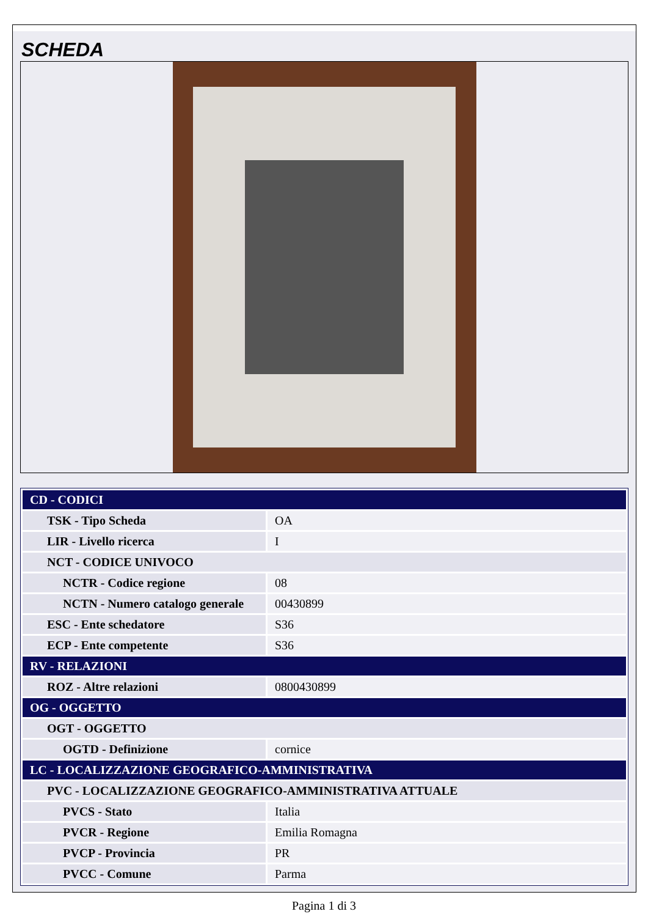SCHEDA
| CD - CODICI | |
| --- | --- |
| TSK - Tipo Scheda | OA |
| LIR - Livello ricerca | I |
| NCT - CODICE UNIVOCO | |
| NCTR - Codice regione | 08 |
| NCTN - Numero catalogo generale | 00430899 |
| ESC - Ente schedatore | S36 |
| ECP - Ente competente | S36 |
| RV - RELAZIONI | |
| ROZ - Altre relazioni | 0800430899 |
| OG - OGGETTO | |
| OGT - OGGETTO | |
| OGTD - Definizione | cornice |
| LC - LOCALIZZAZIONE GEOGRAFICO-AMMINISTRATIVA | |
| PVC - LOCALIZZAZIONE GEOGRAFICO-AMMINISTRATIVA ATTUALE | |
| PVCS - Stato | Italia |
| PVCR - Regione | Emilia Romagna |
| PVCP - Provincia | PR |
| PVCC - Comune | Parma |
Pagina 1 di 3